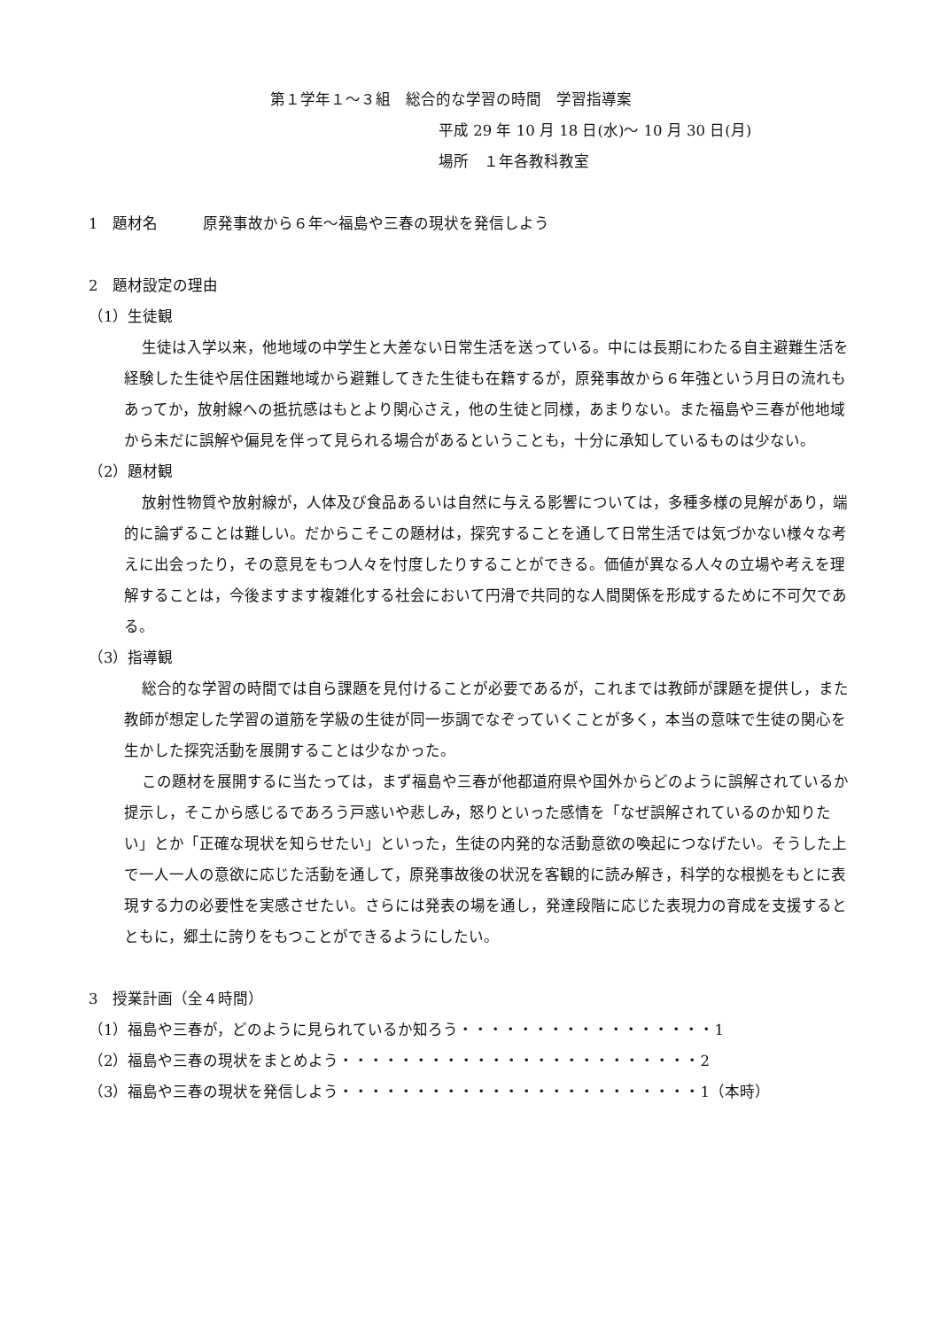第１学年１～３組　総合的な学習の時間　学習指導案
平成 29 年 10 月 18 日(水)～ 10 月 30 日(月)
場所　１年各教科教室
1　題材名　　　原発事故から６年～福島や三春の現状を発信しよう
2　題材設定の理由
（1）生徒観
生徒は入学以来，他地域の中学生と大差ない日常生活を送っている。中には長期にわたる自主避難生活を経験した生徒や居住困難地域から避難してきた生徒も在籍するが，原発事故から６年強という月日の流れもあってか，放射線への抵抗感はもとより関心さえ，他の生徒と同様，あまりない。また福島や三春が他地域から未だに誤解や偏見を伴って見られる場合があるということも，十分に承知しているものは少ない。
（2）題材観
放射性物質や放射線が，人体及び食品あるいは自然に与える影響については，多種多様の見解があり，端的に論ずることは難しい。だからこそこの題材は，探究することを通して日常生活では気づかない様々な考えに出会ったり，その意見をもつ人々を忖度したりすることができる。価値が異なる人々の立場や考えを理解することは，今後ますます複雑化する社会において円滑で共同的な人間関係を形成するために不可欠である。
（3）指導観
総合的な学習の時間では自ら課題を見付けることが必要であるが，これまでは教師が課題を提供し，また教師が想定した学習の道筋を学級の生徒が同一歩調でなぞっていくことが多く，本当の意味で生徒の関心を生かした探究活動を展開することは少なかった。
この題材を展開するに当たっては，まず福島や三春が他都道府県や国外からどのように誤解されているか提示し，そこから感じるであろう戸惑いや悲しみ，怒りといった感情を「なぜ誤解されているのか知りたい」とか「正確な現状を知らせたい」といった，生徒の内発的な活動意欲の喚起につなげたい。そうした上で一人一人の意欲に応じた活動を通して，原発事故後の状況を客観的に読み解き，科学的な根拠をもとに表現する力の必要性を実感させたい。さらには発表の場を通し，発達段階に応じた表現力の育成を支援するとともに，郷土に誇りをもつことができるようにしたい。
3　授業計画（全４時間）
（1）福島や三春が，どのように見られているか知ろう・・・・・・・・・・・・・・・・・1
（2）福島や三春の現状をまとめよう・・・・・・・・・・・・・・・・・・・・・・・・2
（3）福島や三春の現状を発信しよう・・・・・・・・・・・・・・・・・・・・・・・・1（本時）